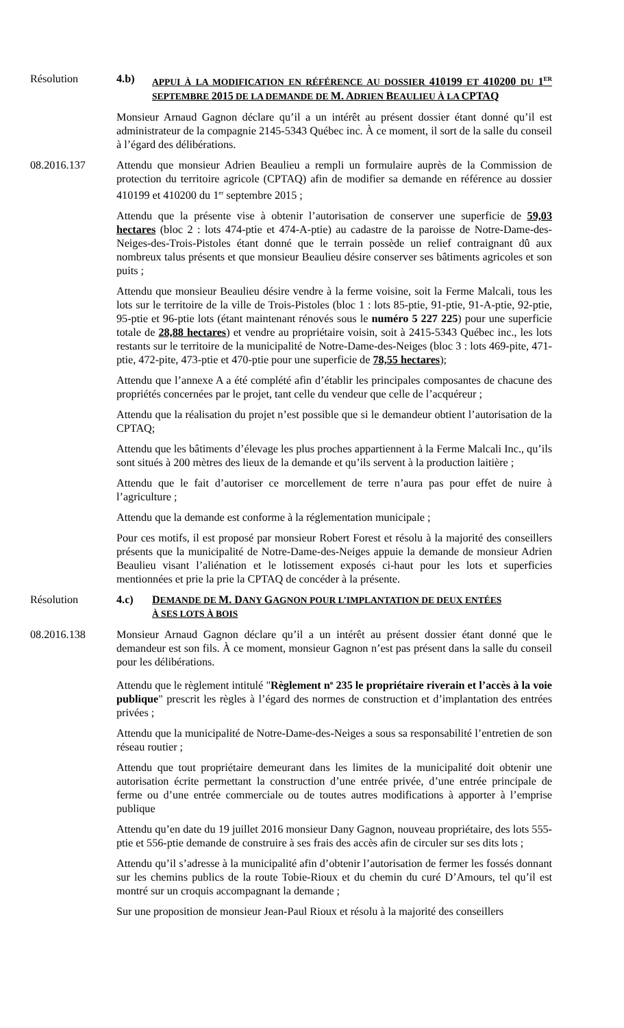Résolution 4.b) APPUI À LA MODIFICATION EN RÉFÉRENCE AU DOSSIER 410199 ET 410200 DU 1<sup>ER</sup> SEPTEMBRE 2015 DE LA DEMANDE DE M. ADRIEN BEAULIEU À LA CPTAQ
Monsieur Arnaud Gagnon déclare qu’il a un intérêt au présent dossier étant donné qu’il est administrateur de la compagnie 2145-5343 Québec inc. À ce moment, il sort de la salle du conseil à l’égard des délibérations.
08.2016.137 Attendu que monsieur Adrien Beaulieu a rempli un formulaire auprès de la Commission de protection du territoire agricole (CPTAQ) afin de modifier sa demande en référence au dossier 410199 et 410200 du 1<sup>er</sup> septembre 2015 ;
Attendu que la présente vise à obtenir l’autorisation de conserver une superficie de 59,03 hectares (bloc 2 : lots 474-ptie et 474-A-ptie) au cadastre de la paroisse de Notre-Dame-des-Neiges-des-Trois-Pistoles étant donné que le terrain possède un relief contraignant dû aux nombreux talus présents et que monsieur Beaulieu désire conserver ses bâtiments agricoles et son puits ;
Attendu que monsieur Beaulieu désire vendre à la ferme voisine, soit la Ferme Malcali, tous les lots sur le territoire de la ville de Trois-Pistoles (bloc 1 : lots 85-ptie, 91-ptie, 91-A-ptie, 92-ptie, 95-ptie et 96-ptie lots (étant maintenant rénovés sous le numéro 5 227 225) pour une superficie totale de 28,88 hectares) et vendre au propriétaire voisin, soit à 2415-5343 Québec inc., les lots restants sur le territoire de la municipalité de Notre-Dame-des-Neiges (bloc 3 : lots 469-pite, 471-ptie, 472-pite, 473-ptie et 470-ptie pour une superficie de 78,55 hectares);
Attendu que l’annexe A a été complété afin d’établir les principales composantes de chacune des propriétés concernées par le projet, tant celle du vendeur que celle de l’acquéreur ;
Attendu que la réalisation du projet n’est possible que si le demandeur obtient l’autorisation de la CPTAQ;
Attendu que les bâtiments d’élevage les plus proches appartiennent à la Ferme Malcali Inc., qu’ils sont situés à 200 mètres des lieux de la demande et qu’ils servent à la production laitière ;
Attendu que le fait d’autoriser ce morcellement de terre n’aura pas pour effet de nuire à l’agriculture ;
Attendu que la demande est conforme à la réglementation municipale ;
Pour ces motifs, il est proposé par monsieur Robert Forest et résolu à la majorité des conseillers présents que la municipalité de Notre-Dame-des-Neiges appuie la demande de monsieur Adrien Beaulieu visant l’aliénation et le lotissement exposés ci-haut pour les lots et superficies mentionnées et prie la prie la CPTAQ de concéder à la présente.
Résolution 4.c) DEMANDE DE M. DANY GAGNON POUR L’IMPLANTATION DE DEUX ENTÉES
À SES LOTS À BOIS
08.2016.138 Monsieur Arnaud Gagnon déclare qu’il a un intérêt au présent dossier étant donné que le demandeur est son fils. À ce moment, monsieur Gagnon n’est pas présent dans la salle du conseil pour les délibérations.
Attendu que le règlement intitulé "Règlement n<sup>o</sup> 235 le propriétaire riverain et l’accès à la voie publique" prescrit les règles à l’égard des normes de construction et d’implantation des entrées privées ;
Attendu que la municipalité de Notre-Dame-des-Neiges a sous sa responsabilité l’entretien de son réseau routier ;
Attendu que tout propriétaire demeurant dans les limites de la municipalité doit obtenir une autorisation écrite permettant la construction d’une entrée privée, d’une entrée principale de ferme ou d’une entrée commerciale ou de toutes autres modifications à apporter à l’emprise publique
Attendu qu’en date du 19 juillet 2016 monsieur Dany Gagnon, nouveau propriétaire, des lots 555-ptie et 556-ptie demande de construire à ses frais des accès afin de circuler sur ses dits lots ;
Attendu qu’il s’adresse à la municipalité afin d’obtenir l’autorisation de fermer les fossés donnant sur les chemins publics de la route Tobie-Rioux et du chemin du curé D’Amours, tel qu’il est montré sur un croquis accompagnant la demande ;
Sur une proposition de monsieur Jean-Paul Rioux et résolu à la majorité des conseillers